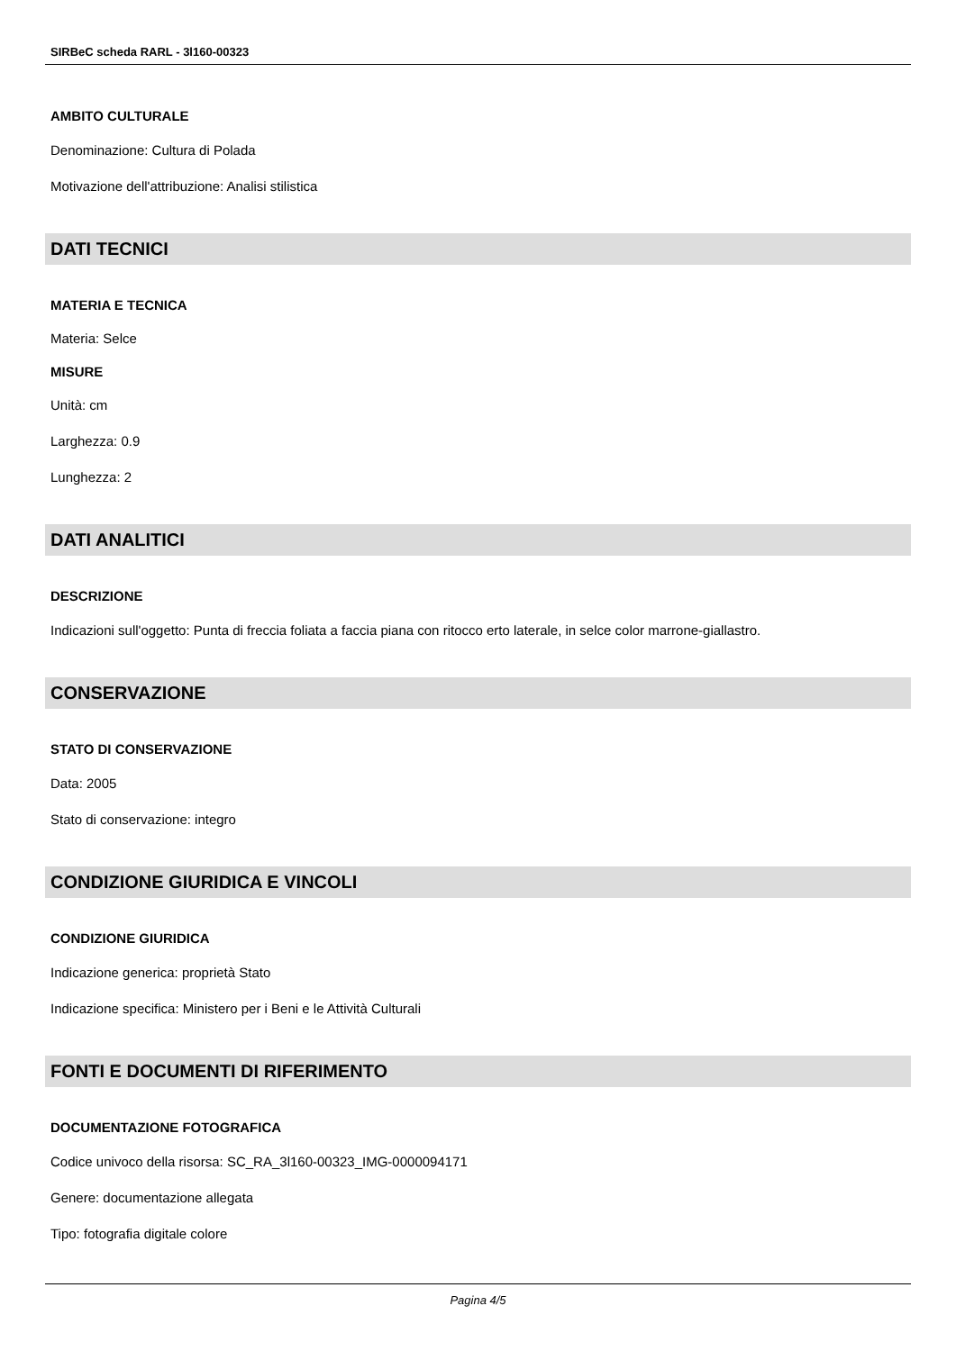SIRBeC scheda RARL - 3l160-00323
AMBITO CULTURALE
Denominazione: Cultura di Polada
Motivazione dell'attribuzione: Analisi stilistica
DATI TECNICI
MATERIA E TECNICA
Materia: Selce
MISURE
Unità: cm
Larghezza: 0.9
Lunghezza: 2
DATI ANALITICI
DESCRIZIONE
Indicazioni sull'oggetto: Punta di freccia foliata a faccia piana con ritocco erto laterale, in selce color marrone-giallastro.
CONSERVAZIONE
STATO DI CONSERVAZIONE
Data: 2005
Stato di conservazione: integro
CONDIZIONE GIURIDICA E VINCOLI
CONDIZIONE GIURIDICA
Indicazione generica: proprietà Stato
Indicazione specifica: Ministero per i Beni e le Attività Culturali
FONTI E DOCUMENTI DI RIFERIMENTO
DOCUMENTAZIONE FOTOGRAFICA
Codice univoco della risorsa: SC_RA_3l160-00323_IMG-0000094171
Genere: documentazione allegata
Tipo: fotografia digitale colore
Pagina 4/5